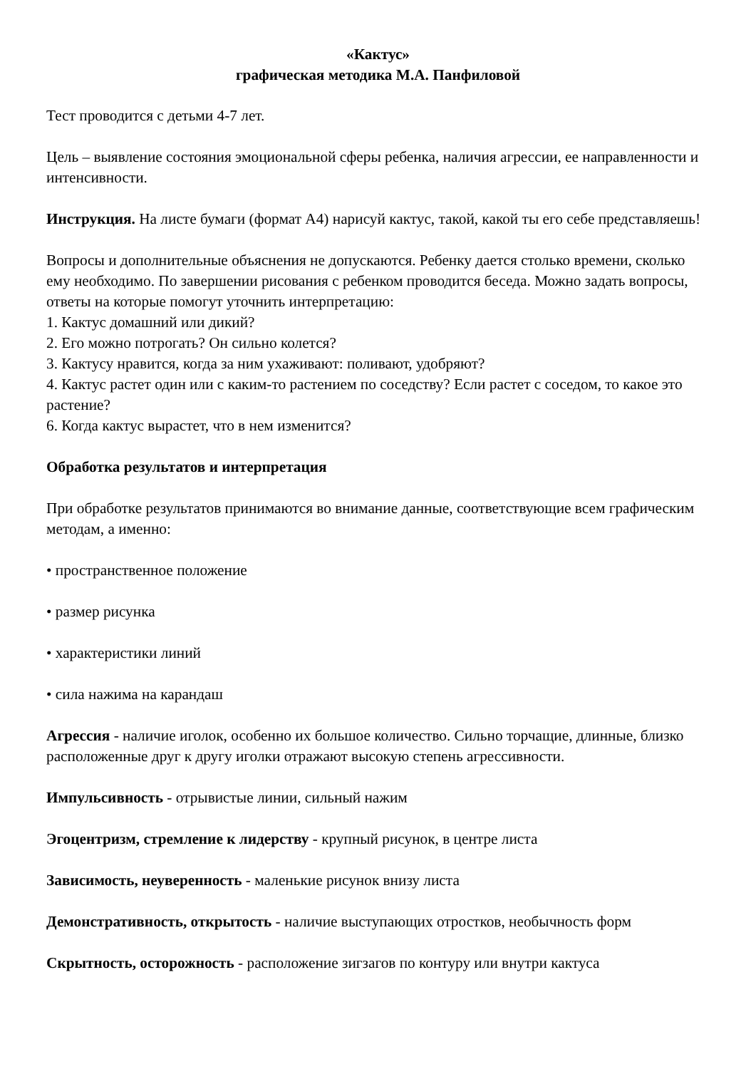«Кактус»
графическая методика М.А. Панфиловой
Тест проводится с детьми 4-7 лет.
Цель – выявление состояния эмоциональной сферы ребенка, наличия агрессии, ее направленности и интенсивности.
Инструкция. На листе бумаги (формат А4) нарисуй кактус, такой, какой ты его себе представляешь!
Вопросы и дополнительные объяснения не допускаются. Ребенку дается столько времени, сколько ему необходимо. По завершении рисования с ребенком проводится беседа. Можно задать вопросы, ответы на которые помогут уточнить интерпретацию:
1. Кактус домашний или дикий?
2. Его можно потрогать? Он сильно колется?
3. Кактусу нравится, когда за ним ухаживают: поливают, удобряют?
4. Кактус растет один или с каким-то растением по соседству? Если растет с соседом, то какое это растение?
6. Когда кактус вырастет, что в нем изменится?
Обработка результатов и интерпретация
При обработке результатов принимаются во внимание данные, соответствующие всем графическим методам, а именно:
• пространственное положение
• размер рисунка
• характеристики линий
• сила нажима на карандаш
Агрессия - наличие иголок, особенно их большое количество. Сильно торчащие, длинные, близко расположенные друг к другу иголки отражают высокую степень агрессивности.
Импульсивность - отрывистые линии, сильный нажим
Эгоцентризм, стремление к лидерству - крупный рисунок, в центре листа
Зависимость, неуверенность - маленькие рисунок внизу листа
Демонстративность, открытость - наличие выступающих отростков, необычность форм
Скрытность, осторожность - расположение зигзагов по контуру или внутри кактуса